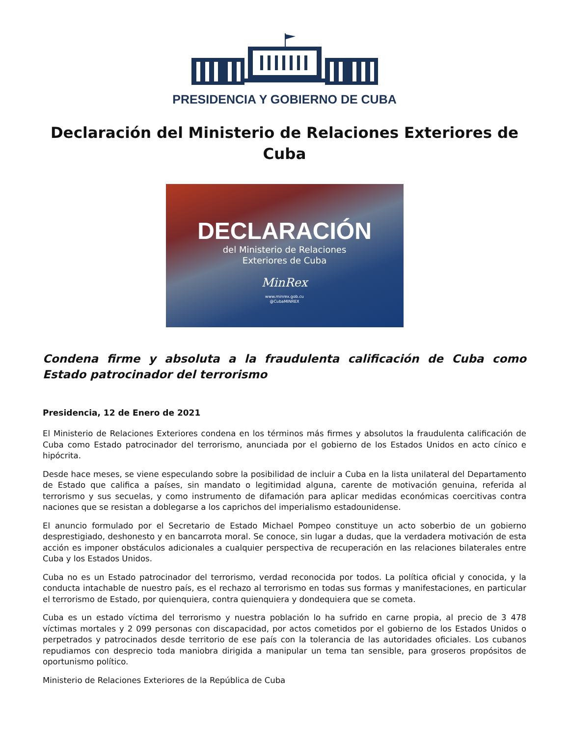PRESIDENCIA Y GOBIERNO DE CUBA
Declaración del Ministerio de Relaciones Exteriores de Cuba
DECLARACIÓN
del Ministerio de Relaciones
Exteriores de Cuba
MinRex
www.minrex.gob.cu
@CubaMINREX
Condena firme y absoluta a la fraudulenta calificación de Cuba como Estado patrocinador del terrorismo
Presidencia, 12 de Enero de 2021
El Ministerio de Relaciones Exteriores condena en los términos más firmes y absolutos la fraudulenta calificación de Cuba como Estado patrocinador del terrorismo, anunciada por el gobierno de los Estados Unidos en acto cínico e hipócrita.
Desde hace meses, se viene especulando sobre la posibilidad de incluir a Cuba en la lista unilateral del Departamento de Estado que califica a países, sin mandato o legitimidad alguna, carente de motivación genuina, referida al terrorismo y sus secuelas, y como instrumento de difamación para aplicar medidas económicas coercitivas contra naciones que se resistan a doblegarse a los caprichos del imperialismo estadounidense.
El anuncio formulado por el Secretario de Estado Michael Pompeo constituye un acto soberbio de un gobierno desprestigiado, deshonesto y en bancarrota moral. Se conoce, sin lugar a dudas, que la verdadera motivación de esta acción es imponer obstáculos adicionales a cualquier perspectiva de recuperación en las relaciones bilaterales entre Cuba y los Estados Unidos.
Cuba no es un Estado patrocinador del terrorismo, verdad reconocida por todos. La política oficial y conocida, y la conducta intachable de nuestro país, es el rechazo al terrorismo en todas sus formas y manifestaciones, en particular el terrorismo de Estado, por quienquiera, contra quienquiera y dondequiera que se cometa.
Cuba es un estado víctima del terrorismo y nuestra población lo ha sufrido en carne propia, al precio de 3 478 víctimas mortales y 2 099 personas con discapacidad, por actos cometidos por el gobierno de los Estados Unidos o perpetrados y patrocinados desde territorio de ese país con la tolerancia de las autoridades oficiales. Los cubanos repudiamos con desprecio toda maniobra dirigida a manipular un tema tan sensible, para groseros propósitos de oportunismo político.
Ministerio de Relaciones Exteriores de la República de Cuba